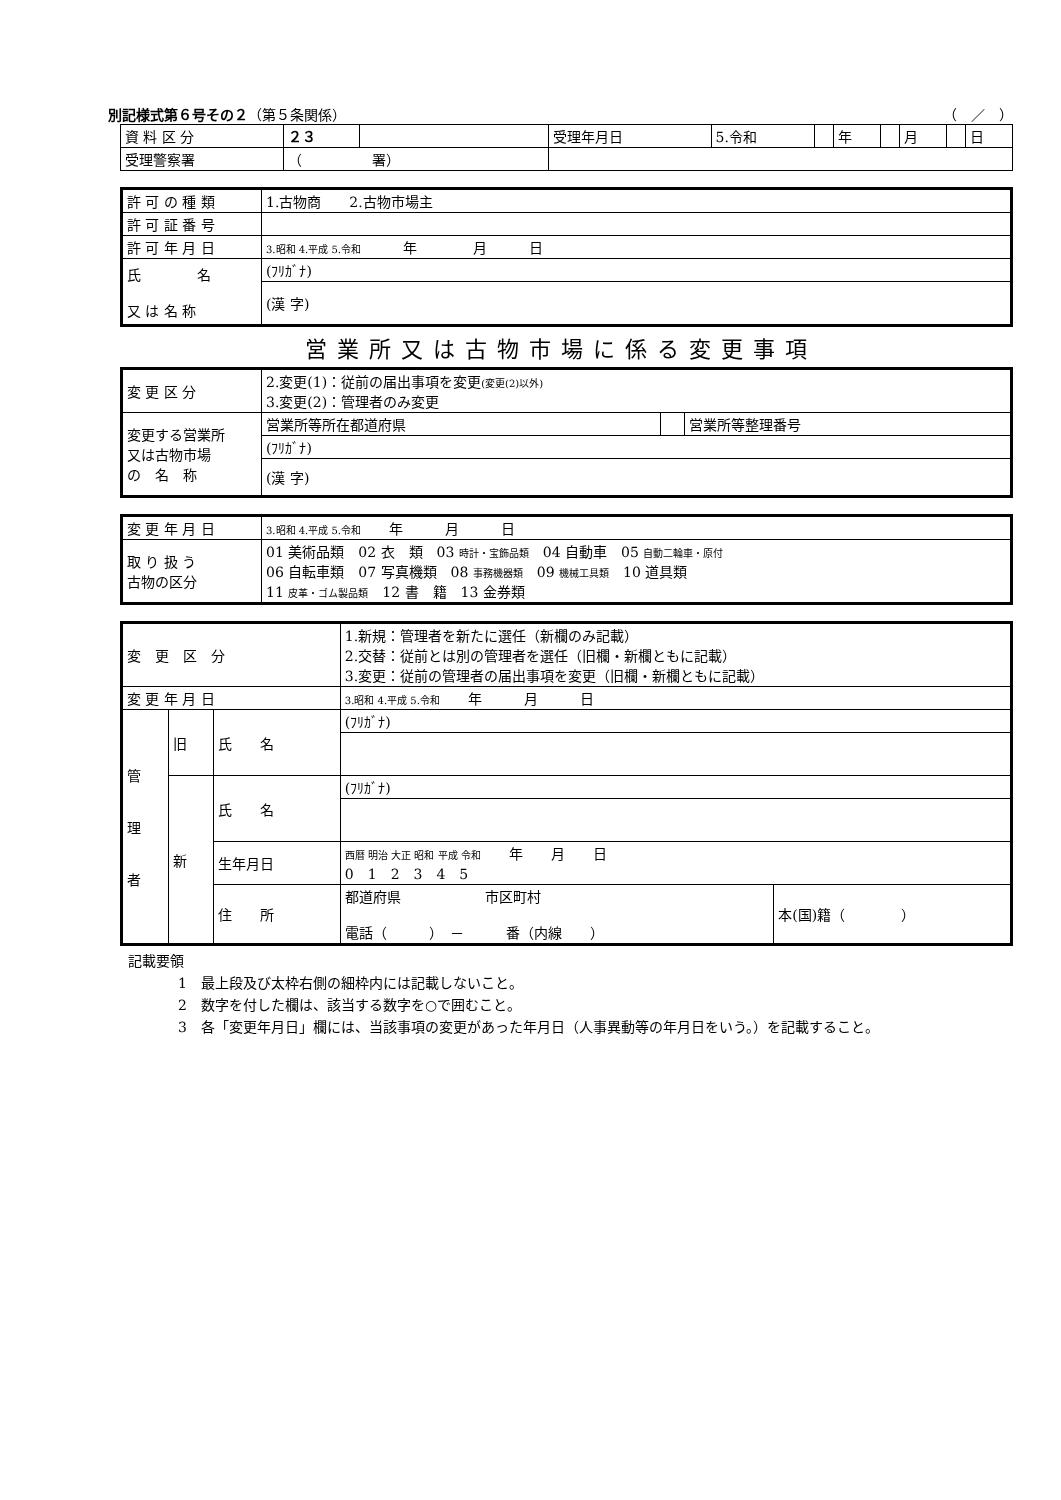別記様式第６号その２（第５条関係） （　／　）
| 資 料 区 分 | ２３ | | 受理年月日 | 5.令和 | | 年 | | 月 | | 日 |
| 受理警察署 | （ 署） | | | | | | | | | |
| 許 可 の 種 類 | 1.古物商 2.古物市場主 |
| 許 可 証 番 号 | |
| 許 可 年 月 日 | 3.昭和 4.平成 5.令和 年 月 日 |
| 氏 名 又 は 名 称 | (ﾌﾘｶﾞﾅ) |
| | (漢 字) |
営業所又は古物市場に係る変更事項
| 変 更 区 分 | 2.変更(1)：従前の届出事項を変更 (変更(2)以外) 3.変更(2)：管理者のみ変更 | | |
| 変更する営業所 又は古物市場 の 名 称 | 営業所等所在都道府県 | | 営業所等整理番号 |
| | (ﾌﾘｶﾞﾅ) | | |
| | (漢 字) | | |
| 変 更 年 月 日 | 3.昭和 4.平成 5.令和 年 月 日 |
| 取 り 扱 う 古物の区分 | 01 美術品類 02 衣 類 03 時計・宝飾品類 04 自動車 05 自動二輪車・原付 06 自転車類 07 写真機類 08 事務機器類 09 機械工具類 10 道具類 11 皮革・ゴム製品類 12 書 籍 13 金券類 |
| 変 更 区 分 | | | 1.新規：管理者を新たに選任（新欄のみ記載） 2.交替：従前とは別の管理者を選任（旧欄・新欄ともに記載） 3.変更：従前の管理者の届出事項を変更（旧欄・新欄ともに記載） | |
| 変 更 年 月 日 | | | 3.昭和 4.平成 5.令和 年 月 日 | |
| 管 理 者 | 旧 | 氏 名 | (ﾌﾘｶﾞﾅ) | |
| | 新 | 氏 名 | (ﾌﾘｶﾞﾅ) | |
| | | 生年月日 | 西暦 明治 大正 昭和 平成 令和 年 月 日 0 1 2 3 4 5 | |
| | | 住 所 | 都道府県 市区町村 電話（ ） － 番（内線 ） | 本(国)籍（ ） |
記載要領
1　最上段及び太枠右側の細枠内には記載しないこと。
2　数字を付した欄は、該当する数字を○で囲むこと。
3　各「変更年月日」欄には、当該事項の変更があった年月日（人事異動等の年月日をいう。）を記載すること。